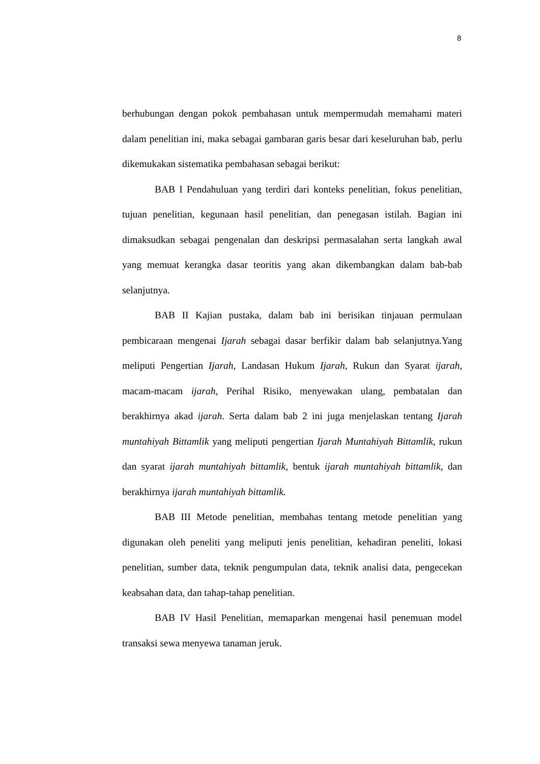8
berhubungan dengan pokok pembahasan untuk mempermudah memahami materi dalam penelitian ini, maka sebagai gambaran garis besar dari keseluruhan bab, perlu dikemukakan sistematika pembahasan sebagai berikut:
BAB I Pendahuluan yang terdiri dari konteks penelitian, fokus penelitian, tujuan penelitian, kegunaan hasil penelitian, dan penegasan istilah. Bagian ini dimaksudkan sebagai pengenalan dan deskripsi permasalahan serta langkah awal yang memuat kerangka dasar teoritis yang akan dikembangkan dalam bab-bab selanjutnya.
BAB II Kajian pustaka, dalam bab ini berisikan tinjauan permulaan pembicaraan mengenai Ijarah sebagai dasar berfikir dalam bab selanjutnya.Yang meliputi Pengertian Ijarah, Landasan Hukum Ijarah, Rukun dan Syarat ijarah, macam-macam ijarah, Perihal Risiko, menyewakan ulang, pembatalan dan berakhirnya akad ijarah. Serta dalam bab 2 ini juga menjelaskan tentang Ijarah muntahiyah Bittamlik yang meliputi pengertian Ijarah Muntahiyah Bittamlik, rukun dan syarat ijarah muntahiyah bittamlik, bentuk ijarah muntahiyah bittamlik, dan berakhirnya ijarah muntahiyah bittamlik.
BAB III Metode penelitian, membahas tentang metode penelitian yang digunakan oleh peneliti yang meliputi jenis penelitian, kehadiran peneliti, lokasi penelitian, sumber data, teknik pengumpulan data, teknik analisi data, pengecekan keabsahan data, dan tahap-tahap penelitian.
BAB IV Hasil Penelitian, memaparkan mengenai hasil penemuan model transaksi sewa menyewa tanaman jeruk.